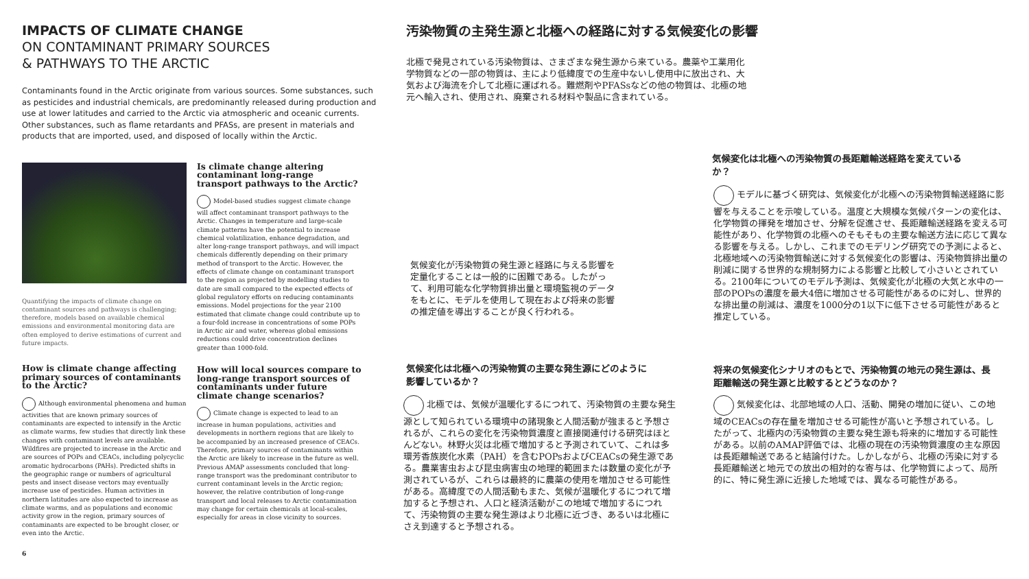IMPACTS OF CLIMATE CHANGE
ON CONTAMINANT PRIMARY SOURCES
& PATHWAYS TO THE ARCTIC
Contaminants found in the Arctic originate from various sources. Some substances, such as pesticides and industrial chemicals, are predominantly released during production and use at lower latitudes and carried to the Arctic via atmospheric and oceanic currents. Other substances, such as flame retardants and PFASs, are present in materials and products that are imported, used, and disposed of locally within the Arctic.
Quantifying the impacts of climate change on contaminant sources and pathways is challenging; therefore, models based on available chemical emissions and environmental monitoring data are often employed to derive estimations of current and future impacts.
How is climate change affecting primary sources of contaminants to the Arctic?
Although environmental phenomena and human activities that are known primary sources of contaminants are expected to intensify in the Arctic as climate warms, few studies that directly link these changes with contaminant levels are available. Wildfires are projected to increase in the Arctic and are sources of POPs and CEACs, including polycyclic aromatic hydrocarbons (PAHs). Predicted shifts in the geographic range or numbers of agricultural pests and insect disease vectors may eventually increase use of pesticides. Human activities in northern latitudes are also expected to increase as climate warms, and as populations and economic activity grow in the region, primary sources of contaminants are expected to be brought closer, or even into the Arctic.
Is climate change altering contaminant long-range transport pathways to the Arctic?
Model-based studies suggest climate change will affect contaminant transport pathways to the Arctic. Changes in temperature and large-scale climate patterns have the potential to increase chemical volatilization, enhance degradation, and alter long-range transport pathways, and will impact chemicals differently depending on their primary method of transport to the Arctic. However, the effects of climate change on contaminant transport to the region as projected by modelling studies to date are small compared to the expected effects of global regulatory efforts on reducing contaminants emissions. Model projections for the year 2100 estimated that climate change could contribute up to a four-fold increase in concentrations of some POPs in Arctic air and water, whereas global emissions reductions could drive concentration declines greater than 1000-fold.
How will local sources compare to long-range transport sources of contaminants under future climate change scenarios?
Climate change is expected to lead to an increase in human populations, activities and developments in northern regions that are likely to be accompanied by an increased presence of CEACs. Therefore, primary sources of contaminants within the Arctic are likely to increase in the future as well. Previous AMAP assessments concluded that long-range transport was the predominant contributor to current contaminant levels in the Arctic region; however, the relative contribution of long-range transport and local releases to Arctic contamination may change for certain chemicals at local-scales, especially for areas in close vicinity to sources.
6
汚染物質の主発生源と北極への経路に対する気候変化の影響
北極で発見されている汚染物質は、さまざまな発生源から来ている。農薬や工業用化学物質などの一部の物質は、主により低緯度での生産中ないし使用中に放出され、大気および海流を介して北極に運ばれる。難燃剤やPFASsなどの他の物質は、北極の地元へ輸入され、使用され、廃棄される材料や製品に含まれている。
気候変化が汚染物質の発生源と経路に与える影響を定量化することは一般的に困難である。したがって、利用可能な化学物質排出量と環境監視のデータをもとに、モデルを使用して現在および将来の影響の推定値を導出することが良く行われる。
気候変化は北極への汚染物質の長距離輸送経路を変えているか？
モデルに基づく研究は、気候変化が北極への汚染物質輸送経路に影響を与えることを示唆している。温度と大規模な気候パターンの変化は、化学物質の揮発を増加させ、分解を促進させ、長距離輸送経路を変える可能性があり、化学物質の北極へのそもそもの主要な輸送方法に応じて異なる影響を与える。しかし、これまでのモデリング研究での予測によると、北極地域への汚染物質輸送に対する気候変化の影響は、汚染物質排出量の削減に関する世界的な規制努力による影響と比較して小さいとされている。2100年についてのモデル予測は、気候変化が北極の大気と水中の一部のPOPsの濃度を最大4倍に増加させる可能性があるのに対し、世界的な排出量の削減は、濃度を1000分の1以下に低下させる可能性があると推定している。
気候変化は北極への汚染物質の主要な発生源にどのように影響しているか？
北極では、気候が温暖化するにつれて、汚染物質の主要な発生源として知られている環境中の諸現象と人間活動が強まると予想されるが、これらの変化を汚染物質濃度と直接関連付ける研究はほとんどない。林野火災は北極で増加すると予測されていて、これは多環芳香族炭化水素（PAH）を含むPOPsおよびCEACsの発生源である。農業害虫および昆虫病害虫の地理的範囲または数量の変化が予測されているが、これらは最終的に農薬の使用を増加させる可能性がある。高緯度での人間活動もまた、気候が温暖化するにつれて増加すると予想され、人口と経済活動がこの地域で増加するにつれて、汚染物質の主要な発生源はより北極に近づき、あるいは北極にさえ到達すると予想される。
将来の気候変化シナリオのもとで、汚染物質の地元の発生源は、長距離輸送の発生源と比較するとどうなのか？
気候変化は、北部地域の人口、活動、開発の増加に従い、この地域のCEACsの存在量を増加させる可能性が高いと予想されている。したがって、北極内の汚染物質の主要な発生源も将来的に増加する可能性がある。以前のAMAP評価では、北極の現在の汚染物質濃度の主な原因は長距離輸送であると結論付けた。しかしながら、北極の汚染に対する長距離輸送と地元での放出の相対的な寄与は、化学物質によって、局所的に、特に発生源に近接した地域では、異なる可能性がある。